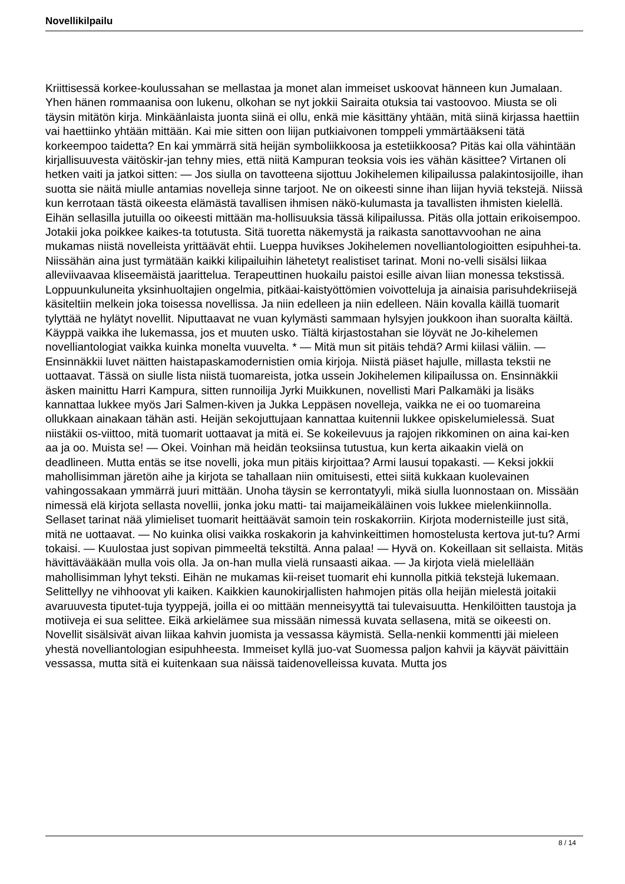Novellikilpailu
Kriittisessä korkee-koulussahan se mellastaa ja monet alan immeiset uskoovat hänneen kun Jumalaan. Yhen hänen rommaanisa oon lukenu, olkohan se nyt jokkii Sairaita otuksia tai vastoovoo. Miusta se oli täysin mitätön kirja. Minkäänlaista juonta siinä ei ollu, enkä mie käsittäny yhtään, mitä siinä kirjassa haettiin vai haettiinko yhtään mittään. Kai mie sitten oon liijan putkiaivonen tomppeli ymmärtääkseni tätä korkeempoo taidetta? En kai ymmärrä sitä heijän symboliikkoosa ja estetiikkoosa? Pitäs kai olla vähintään kirjallisuuvesta väitöskir-jan tehny mies, että niitä Kampuran teoksia vois ies vähän käsittee? Virtanen oli hetken vaiti ja jatkoi sitten: — Jos siulla on tavotteena sijottuu Jokihelemen kilipailussa palakintosijoille, ihan suotta sie näitä miulle antamias novelleja sinne tarjoot. Ne on oikeesti sinne ihan liijan hyviä tekstejä. Niissä kun kerrotaan tästä oikeesta elämästä tavallisen ihmisen näkö-kulumasta ja tavallisten ihmisten kielellä. Eihän sellasilla jutuilla oo oikeesti mittään ma-hollisuuksia tässä kilipailussa. Pitäs olla jottain erikoisempoo. Jotakii joka poikkee kaikes-ta totutusta. Sitä tuoretta näkemystä ja raikasta sanottavvoohan ne aina mukamas niistä novelleista yrittäävät ehtii. Lueppa huvikses Jokihelemen novelliantologioitten esipuhhei-ta. Niissähän aina just tyrmätään kaikki kilipailuihin lähetetyt realistiset tarinat. Moni no-velli sisälsi liikaa alleviivaavaa kliseemäistä jaarittelua. Terapeuttinen huokailu paistoi esille aivan liian monessa tekstissä. Loppuunkuluneita yksinhuoltajien ongelmia, pitkäai-kaistyöttömien voivotteluja ja ainaisia parisuhdekriisejä käsiteltiin melkein joka toisessa novellissa. Ja niin edelleen ja niin edelleen. Näin kovalla käillä tuomarit tylyttää ne hylätyt novellit. Niputtaavat ne vuan kylymästi sammaan hylsyjen joukkoon ihan suoralta käiltä. Käyppä vaikka ihe lukemassa, jos et muuten usko. Tiältä kirjastostahan sie löyvät ne Jo-kihelemen novelliantologiat vaikka kuinka monelta vuuvelta. * — Mitä mun sit pitäis tehdä? Armi kiilasi väliin. — Ensinnäkkii luvet näitten haistapaskamodernistien omia kirjoja. Niistä piäset hajulle, millasta tekstii ne uottaavat. Tässä on siulle lista niistä tuomareista, jotka ussein Jokihelemen kilipailussa on. Ensinnäkkii äsken mainittu Harri Kampura, sitten runnoilija Jyrki Muikkunen, novellisti Mari Palkamäki ja lisäks kannattaa lukkee myös Jari Salmen-kiven ja Jukka Leppäsen novelleja, vaikka ne ei oo tuomareina ollukkaan ainakaan tähän asti. Heijän sekojuttujaan kannattaa kuitennii lukkee opiskelumielessä. Suat niistäkii os-viittoo, mitä tuomarit uottaavat ja mitä ei. Se kokeilevuus ja rajojen rikkominen on aina kai-ken aa ja oo. Muista se! — Okei. Voinhan mä heidän teoksiinsa tutustua, kun kerta aikaakin vielä on deadlineen. Mutta entäs se itse novelli, joka mun pitäis kirjoittaa? Armi lausui topakasti. — Keksi jokkii mahollisimman järetön aihe ja kirjota se tahallaan niin omituisesti, ettei siitä kukkaan kuolevainen vahingossakaan ymmärrä juuri mittään. Unoha täysin se kerrontatyyli, mikä siulla luonnostaan on. Missään nimessä elä kirjota sellasta novellii, jonka joku matti- tai maijameikäläinen vois lukkee mielenkiinnolla. Sellaset tarinat nää ylimieliset tuomarit heittäävät samoin tein roskakorriin. Kirjota modernisteille just sitä, mitä ne uottaavat. — No kuinka olisi vaikka roskakorin ja kahvinkeittimen homostelusta kertova jut-tu? Armi tokaisi. — Kuulostaa just sopivan pimmeeltä tekstiltä. Anna palaa! — Hyvä on. Kokeillaan sit sellaista. Mitäs hävittävääkään mulla vois olla. Ja on-han mulla vielä runsaasti aikaa. — Ja kirjota vielä mielellään mahollisimman lyhyt teksti. Eihän ne mukamas kii-reiset tuomarit ehi kunnolla pitkiä tekstejä lukemaan. Selittellyy ne vihhoovat yli kaiken. Kaikkien kaunokirjallisten hahmojen pitäs olla heijän mielestä joitakii avaruuvesta tiputet-tuja tyyppejä, joilla ei oo mittään menneisyyttä tai tulevaisuutta. Henkilöitten taustoja ja motiiveja ei sua selittee. Eikä arkielämee sua missään nimessä kuvata sellasena, mitä se oikeesti on. Novellit sisälsivät aivan liikaa kahvin juomista ja vessassa käymistä. Sella-nenkii kommentti jäi mieleen yhestä novelliantologian esipuhheesta. Immeiset kyllä juo-vat Suomessa paljon kahvii ja käyvät päivittäin vessassa, mutta sitä ei kuitenkaan sua näissä taidenovelleissa kuvata. Mutta jos
8 / 14